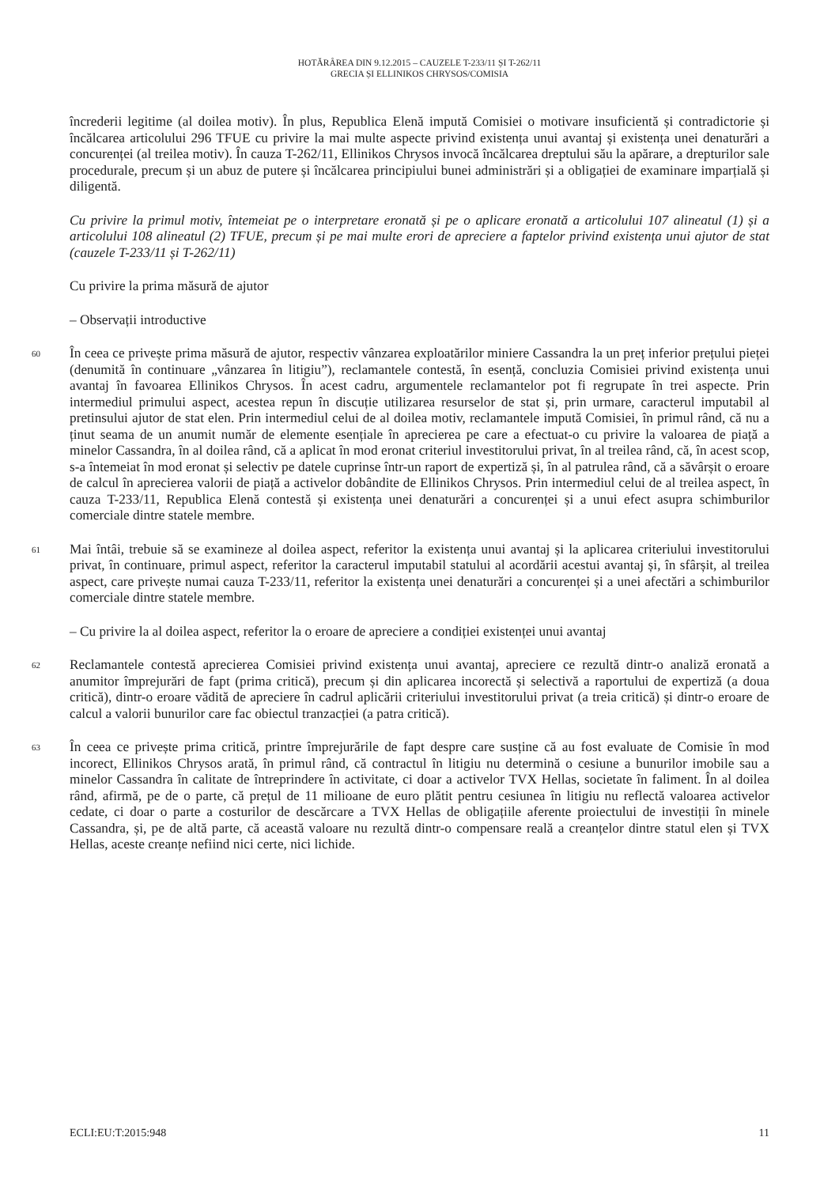HOTĂRÂREA DIN 9.12.2015 – CAUZELE T-233/11 ȘI T-262/11
GRECIA ȘI ELLINIKOS CHRYSOS/COMISIA
încrederii legitime (al doilea motiv). În plus, Republica Elenă impută Comisiei o motivare insuficientă și contradictorie și încălcarea articolului 296 TFUE cu privire la mai multe aspecte privind existența unui avantaj și existența unei denaturări a concurenței (al treilea motiv). În cauza T-262/11, Ellinikos Chrysos invocă încălcarea dreptului său la apărare, a drepturilor sale procedurale, precum și un abuz de putere și încălcarea principiului bunei administrări și a obligației de examinare imparțială și diligentă.
Cu privire la primul motiv, întemeiat pe o interpretare eronată și pe o aplicare eronată a articolului 107 alineatul (1) și a articolului 108 alineatul (2) TFUE, precum și pe mai multe erori de apreciere a faptelor privind existența unui ajutor de stat (cauzele T-233/11 și T-262/11)
Cu privire la prima măsură de ajutor
– Observații introductive
60
În ceea ce privește prima măsură de ajutor, respectiv vânzarea exploatărilor miniere Cassandra la un preț inferior prețului pieței (denumită în continuare „vânzarea în litigiu”), reclamantele contestă, în esență, concluzia Comisiei privind existența unui avantaj în favoarea Ellinikos Chrysos. În acest cadru, argumentele reclamantelor pot fi regrupate în trei aspecte. Prin intermediul primului aspect, acestea repun în discuție utilizarea resurselor de stat și, prin urmare, caracterul imputabil al pretinsului ajutor de stat elen. Prin intermediul celui de al doilea motiv, reclamantele impută Comisiei, în primul rând, că nu a ținut seama de un anumit număr de elemente esențiale în aprecierea pe care a efectuat-o cu privire la valoarea de piață a minelor Cassandra, în al doilea rând, că a aplicat în mod eronat criteriul investitorului privat, în al treilea rând, că, în acest scop, s-a întemeiat în mod eronat și selectiv pe datele cuprinse într-un raport de expertiză și, în al patrulea rând, că a săvârșit o eroare de calcul în aprecierea valorii de piață a activelor dobândite de Ellinikos Chrysos. Prin intermediul celui de al treilea aspect, în cauza T-233/11, Republica Elenă contestă și existența unei denaturări a concurenței și a unui efect asupra schimburilor comerciale dintre statele membre.
61
Mai întâi, trebuie să se examineze al doilea aspect, referitor la existența unui avantaj și la aplicarea criteriului investitorului privat, în continuare, primul aspect, referitor la caracterul imputabil statului al acordării acestui avantaj și, în sfârșit, al treilea aspect, care privește numai cauza T-233/11, referitor la existența unei denaturări a concurenței și a unei afectări a schimburilor comerciale dintre statele membre.
– Cu privire la al doilea aspect, referitor la o eroare de apreciere a condiției existenței unui avantaj
62
Reclamantele contestă aprecierea Comisiei privind existența unui avantaj, apreciere ce rezultă dintr-o analiză eronată a anumitor împrejurări de fapt (prima critică), precum și din aplicarea incorectă și selectivă a raportului de expertiză (a doua critică), dintr-o eroare vădită de apreciere în cadrul aplicării criteriului investitorului privat (a treia critică) și dintr-o eroare de calcul a valorii bunurilor care fac obiectul tranzacției (a patra critică).
63
În ceea ce privește prima critică, printre împrejurările de fapt despre care susține că au fost evaluate de Comisie în mod incorect, Ellinikos Chrysos arată, în primul rând, că contractul în litigiu nu determină o cesiune a bunurilor imobile sau a minelor Cassandra în calitate de întreprindere în activitate, ci doar a activelor TVX Hellas, societate în faliment. În al doilea rând, afirmă, pe de o parte, că prețul de 11 milioane de euro plătit pentru cesiunea în litigiu nu reflectă valoarea activelor cedate, ci doar o parte a costurilor de descărcare a TVX Hellas de obligațiile aferente proiectului de investiții în minele Cassandra, și, pe de altă parte, că această valoare nu rezultă dintr-o compensare reală a creanțelor dintre statul elen și TVX Hellas, aceste creanțe nefiind nici certe, nici lichide.
ECLI:EU:T:2015:948 11